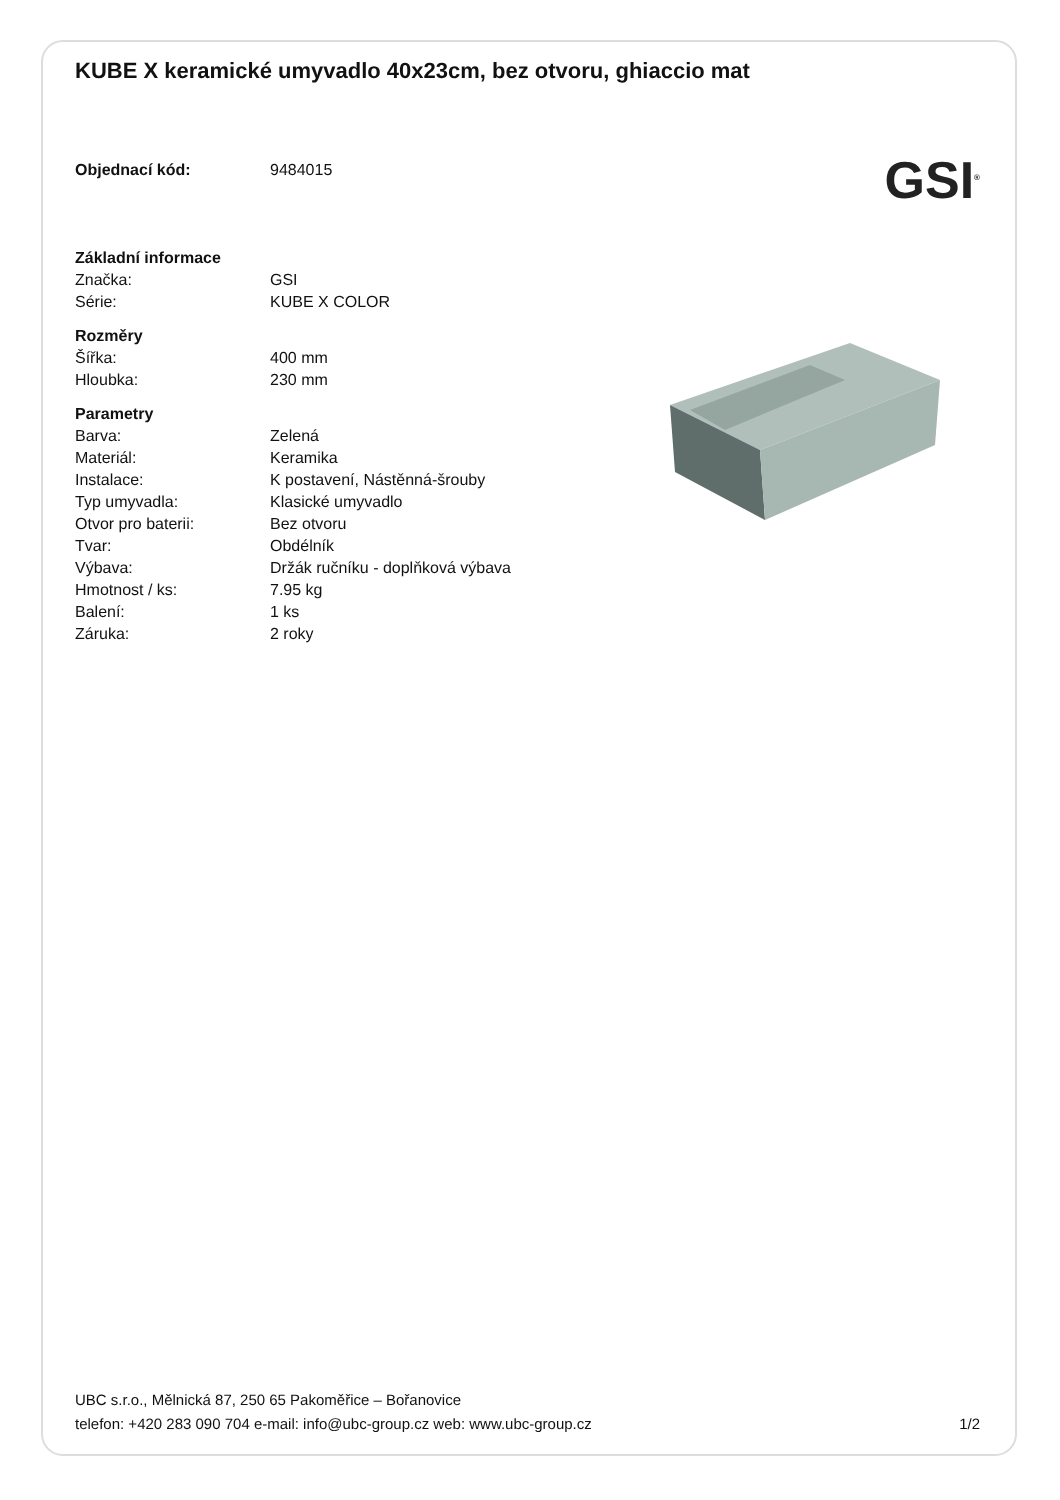KUBE X keramické umyvadlo 40x23cm, bez otvoru, ghiaccio mat
| Objednací kód: | 9484015 |
| Základní informace | |
| Značka: | GSI |
| Série: | KUBE X COLOR |
| Rozměry | |
| Šířka: | 400 mm |
| Hloubka: | 230 mm |
| Parametry | |
| Barva: | Zelená |
| Materiál: | Keramika |
| Instalace: | K postavení, Nástěnná-šrouby |
| Typ umyvadla: | Klasické umyvadlo |
| Otvor pro baterii: | Bez otvoru |
| Tvar: | Obdélník |
| Výbava: | Držák ručníku - doplňková výbava |
| Hmotnost / ks: | 7.95 kg |
| Balení: | 1 ks |
| Záruka: | 2 roky |
GSI<sup>®</sup>
UBC s.r.o., Mělnická 87, 250 65 Pakoměřice – Bořanovice
telefon: +420 283 090 704 e-mail: info@ubc-group.cz web: www.ubc-group.cz 1/2